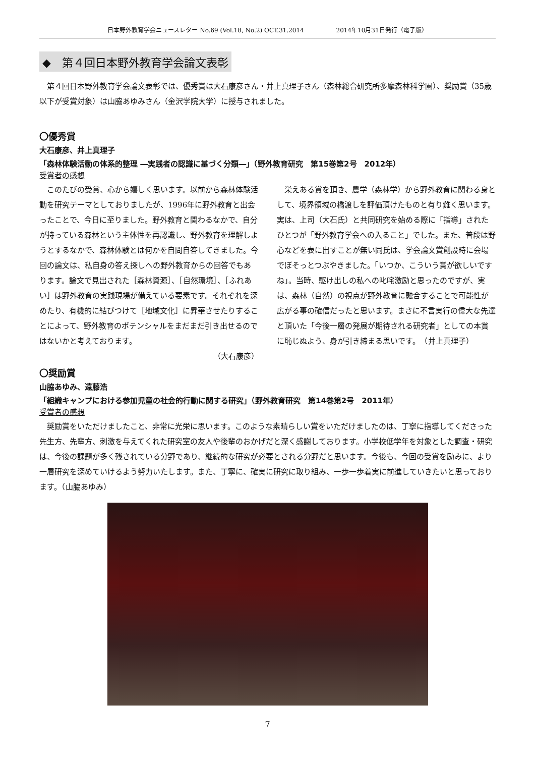日本野外教育学会ニュースレター No.69 (Vol.18, No.2) OCT.31.2014 2014年10月31日発行（電子版）
◆　第４回日本野外教育学会論文表彰
第４回日本野外教育学会論文表彰では、優秀賞は大石康彦さん・井上真理子さん（森林総合研究所多摩森林科学園）、奨励賞（35歳以下が受賞対象）は山脇あゆみさん（金沢学院大学）に授与されました。
〇優秀賞
大石康彦、井上真理子
「森林体験活動の体系的整理 ―実践者の認識に基づく分類―」（野外教育研究　第15巻第2号　2012年）
受賞者の感想
このたびの受賞、心から嬉しく思います。以前から森林体験活動を研究テーマとしておりましたが、1996年に野外教育と出会ったことで、今日に至りました。野外教育と関わるなかで、自分が持っている森林という主体性を再認識し、野外教育を理解しようとするなかで、森林体験とは何かを自問自答してきました。今回の論文は、私自身の答え探しへの野外教育からの回答でもあります。論文で見出された［森林資源］、［自然環境］、［ふれあい］は野外教育の実践現場が備えている要素です。それぞれを深めたり、有機的に結びつけて［地域文化］に昇華させたりすることによって、野外教育のポテンシャルをまだまだ引き出せるのではないかと考えております。
（大石康彦）
栄えある賞を頂き、農学（森林学）から野外教育に関わる身として、境界領域の橋渡しを評価頂けたものと有り難く思います。実は、上司（大石氏）と共同研究を始める際に「指導」されたひとつが「野外教育学会への入ること」でした。また、普段は野心などを表に出すことが無い同氏は、学会論文賞創設時に会場でぼそっとつぶやきました。「いつか、こういう賞が欲しいですね」。当時、駆け出しの私への叱咤激励と思ったのですが、実は、森林（自然）の視点が野外教育に融合することで可能性が広がる事の確信だったと思います。まさに不言実行の偉大な先達と頂いた「今後一層の発展が期待される研究者」としての本賞に恥じぬよう、身が引き締まる思いです。　（井上真理子）
〇奨励賞
山脇あゆみ、遠藤浩
「組織キャンプにおける参加児童の社会的行動に関する研究」（野外教育研究　第14巻第2号　2011年）
受賞者の感想
奨励賞をいただけましたこと、非常に光栄に思います。このような素晴らしい賞をいただけましたのは、丁寧に指導してくださった先生方、先輩方、刺激を与えてくれた研究室の友人や後輩のおかげだと深く感謝しております。小学校低学年を対象とした調査・研究は、今後の課題が多く残されている分野であり、継続的な研究が必要とされる分野だと思います。今後も、今回の受賞を励みに、より一層研究を深めていけるよう努力いたします。また、丁寧に、確実に研究に取り組み、一歩一歩着実に前進していきたいと思っております。（山脇あゆみ）
7